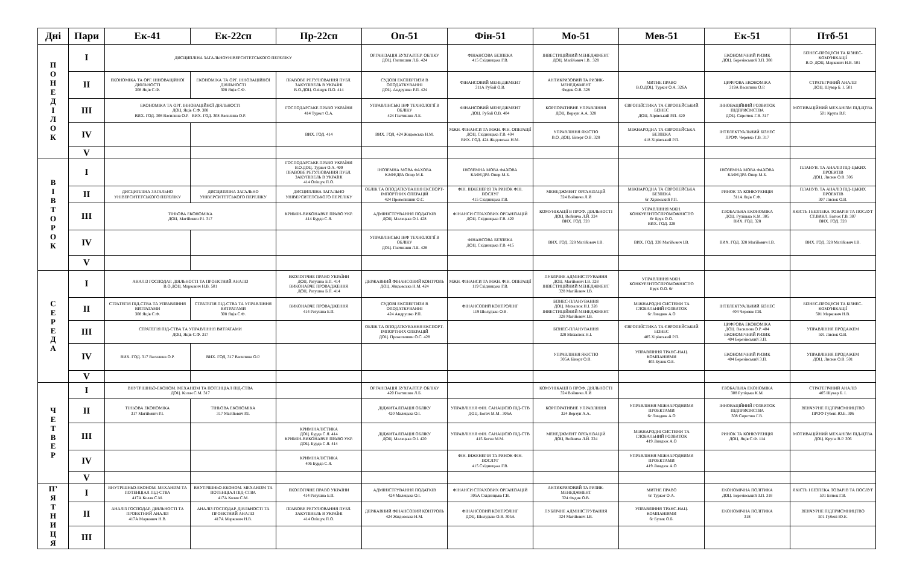| Дні | Пари | Ек-41 | Ек-22сп | Пр-22сп | Оп-51 | Фін-51 | Мо-51 | Мев-51 | Ек-51 | Птб-51 |
| --- | --- | --- | --- | --- | --- | --- | --- | --- | --- | --- |
| П О Н Е Д І Л О К | I | ДИСЦИПЛІНА ЗАГАЛЬНОУНІВЕРСИТЕТСЬКОГО ПЕРЕЛІКУ | | | ОРГАНІЗАЦІЯ БУХГАЛТЕР. ОБЛІКУ ДОЦ. Гнатишин Л.Б. 424 | ФІНАНСОВА БЕЗПЕКА 415 Східницька Г.В. | ІНВЕСТИЦІЙНИЙ МЕНЕДЖМЕНТ ДОЦ. Магійович І.В.. 328 | | ЕКОНОМІЧНИЙ РИЗИК ДОЦ. Березівський З.П. 308 | БІЗНЕС-ПРОЦЕСИ ТА БІЗНЕС-КОМУНІКАЦІЇ В.О. ДОЦ. Маркович Н.В. 501 |
| | II | ЕКОНОМІКА ТА ОРГ. ІННОВАЦІЙНОЇ ДІЯЛЬНОСТІ 308 Яців С.Ф. | ЕКОНОМІКА ТА ОРГ. ІННОВАЦІЙНОЇ ДІЯЛЬНОСТІ 308 Яців С.Ф. | ПРАВОВЕ РЕГУЛЮВАННЯ ПУБЛ. ЗАКУПІВЕЛЬ В УКРАЇНІ В.О.ДОЦ. Оліщук П.О. 414 | СУДОВІ ЕКСПЕРТИЗИ В ОПОДАТКУВАННІ ДОЦ. Андрушко Р.П. 424 | ФІНАНСОВИЙ МЕНЕДЖМЕНТ 311А Рубай О.В. | АНТИКРИЗОВИЙ ТА РИЗИК-МЕНЕДЖМЕНТ Федик О.В. 328 | МИТНЕ ПРАВО В.О.ДОЦ. Туркот О.А. 326А | ЦИФРОВА ЕКОНОМІКА 319А Василина О.Р. | СТРАТЕГІЧНИЙ АНАЛІЗ ДОЦ. Шувар Б. І. 501 |
| | III | ЕКОНОМІКА ТА ОРГ. ІННОВАЦІЙНОЇ ДІЯЛЬНОСТІ ДОЦ. Яців С.Ф. 308 ВИХ. ГОД. 308 Василина О.Р. ВИХ. ГОД. 308 Василина О.Р. | | ГОСПОДАРСЬКЕ ПРАВО УКРАЇНИ 414 Туркот О.А. | УПРАВЛІНСЬКІ ІНФ ТЕХНОЛОГІЇ В ОБЛІКУ 424 Гнатишин Л.Б. | ФІНАНСОВИЙ МЕНЕДЖМЕНТ ДОЦ. Рубай О.В. 404 | КОРПОРАТИВНЕ УПРАВЛІННЯ ДОЦ. Верзун А.А. 328 | ЄВРОПЕЇСТИКА ТА ЄВРОПЕЙСЬКИЙ БІЗНЕС ДОЦ. Хірівський Р.П. 420 | ІННОВАЦІЙНИЙ РОЗВИТОК ПІДПРИЄМСТВА ДОЦ. Сиротюк Г.В. 317 | МОТИВАЦІЙНИЙ МЕХАНІЗМ ПІД-ЦТВА 501 Крупа В.Р. |
| | IV | | | ВИХ. ГОД. 414 | ВИХ. ГОД. 424 Жидовська Н.М. | МЖН. ФІНАНСИ ТА МЖН. ФІН. ОПЕРАЦІЇ ДОЦ. Східницька Г.В. 404 ВИХ. ГОД. 424 Жидовська Н.М. | УПРАВЛІННЯ ЯКІСТЮ В.О. ДОЦ. Бінерт О.В. 328 | МІЖНАРОДНА ТА ЄВРОПЕЙСЬКА БЕЗПЕКА 418 Хірівський Р.П. | ІНТЕЛЕКТУАЛЬНИЙ БІЗНЕС ПРОФ. Черевко Г.В. 317 | |
| | V | | | | | | | | | |
| В І В Т О Р О К | I | | | ГОСПОДАРСЬКЕ ПРАВО УКРАЇНИ В.О.ДОЦ. Туркот О.А. 409 ПРАВОВЕ РЕГУЛЮВАННЯ ПУБЛ. ЗАКУПІВЕЛЬ В УКРАЇНІ 414 Оліщук П.О. | ІНОЗЕМНА МОВА ФАХОВА КАФЕДРА Опир М.Б. | ІНОЗЕМНА МОВА ФАХОВА КАФЕДРА Опир М.Б. | | | ІНОЗЕМНА МОВА ФАХОВА КАФЕДРА Опир М.Б. | ПЛАНУВ. ТА АНАЛІЗ ПІД-ЦЬКИХ ПРОЕКТІВ ДОЦ. Лисюк О.В. 306 |
| | II | ДИСЦИПЛІНА ЗАГАЛЬНО УНІВЕРСИТЕТСЬКОГО ПЕРЕЛІКУ | ДИСЦИПЛІНА ЗАГАЛЬНО УНІВЕРСИТЕТСЬКОГО ПЕРЕЛІКУ | ДИСЦИПЛІНА ЗАГАЛЬНО УНІВЕРСИТЕТСЬКОГО ПЕРЕЛІКУ | ОБЛІК ТА ОПОДАТКУВАННЯ ЕКСПОРТ-ІМПОРТНИХ ОПЕРАЦІЙ 424 Прокопишин О.С. | ФІН. ІНЖЕНЕРІЯ ТА РИНОК ФІН. ПОСЛУГ 415 Східницька Г.В. | МЕНЕДЖМЕНТ ОРГАНІЗАЦІЙ 324 Войнича Л.Й | МІЖНАРОДНА ТА ЄВРОПЕЙСЬКА БЕЗПЕКА 6г Хірівський Р.П. | РИНОК ТА КОНКУРЕНЦІЯ 311А Яців С.Ф. | ПЛАНУВ. ТА АНАЛІЗ ПІД-ЦЬКИХ ПРОЕКТІВ 307 Лисюк О.В. |
| | III | ТІНЬОВА ЕКОНОМІКА ДОЦ. Магійович Р.І. 317 | | КРИМІН-ВИКОНАВЧЕ ПРАВО УКР. 414 Бурда С.Я. | АДМІНІСТРУВАННЯ ПОДАТКІВ ДОЦ. Малецька О.І. 428 | ФІНАНСИ СТРАХОВИХ ОРГАНІЗАЦІЙ ДОЦ. Східницька Г.В. 420 | КОМУНІКАЦІЇ В ПРОФ. ДІЯЛЬНОСТІ ДОЦ. Войнича Л.Й. 324 ВИХ. ГОД. 328 | УПРАВЛІННЯ МЖН. КОНКУРЕНТОСПРОМОЖНІСТЮ 6г Брух О.О. ВИХ. ГОД. 328 | ГЛОБАЛЬНА ЕКОНОМІКА ДОЦ. Руліцька К.М. 305 ВИХ. ГОД. 328 | ЯКІСТЬ І БЕЗПЕКА ТОВАРІВ ТА ПОСЛУГ СТ.ВИКЛ. Батюк Г.В. 307 ВИХ. ГОД. 328 |
| | IV | | | | УПРАВЛІНСЬКІ ІНФ ТЕХНОЛОГІЇ В ОБЛІКУ ДОЦ. Гнатишин Л.Б. 428 | ФІНАНСОВА БЕЗПЕКА ДОЦ. Східницька Г.В. 415 | ВИХ. ГОД. 328 Магійович І.В. | ВИХ. ГОД. 328 Магійович І.В. | ВИХ. ГОД. 328 Магійович І.В. | ВИХ. ГОД. 328 Магійович І.В. |
| | V | | | | | | | | | |
| С Е Р Е Д А | I | АНАЛІЗ ГОСПОДАР. ДІЯЛЬНОСТІ ТА ПРОЕКТНИЙ АНАЛІЗ В.О.ДОЦ. Маркович Н.В. 501 | | ЕКОЛОГІЧНЕ ПРАВО УКРАЇНИ ДОЦ. Ратушна Б.П. 414 ВИКОНАВЧЕ ПРОВАДЖЕННЯ ДОЦ. Ратушна Б.П. 414 | ДЕРЖАВНИЙ ФІНАНСОВИЙ КОНТРОЛЬ ДОЦ. Жидовська Н.М. 424 | МЖН. ФІНАНСИ ТА МЖН. ФІН. ОПЕРАЦІЇ 119 Східницька Г.В. | ПУБЛІЧНЕ АДМІНІСТРУВАННЯ ДОЦ. Магійович І.В. 328 ІНВЕСТИЦІЙНИЙ МЕНЕДЖМЕНТ 328 Магійович І.В. | УПРАВЛІННЯ МЖН. КОНКУРЕНТОСПРОМОЖНІСТЮ Брух О.О. 6г | | |
| | II | СТРАТЕГІЯ ПІД-СТВА ТА УПРАВЛІННЯ ВИТРАТАМИ 308 Яців С.Ф. | СТРАТЕГІЯ ПІД-СТВА ТА УПРАВЛІННЯ ВИТРАТАМИ 308 Яців С.Ф. | ВИКОНАВЧЕ ПРОВАДЖЕННЯ 414 Ратушна Б.П. | СУДОВІ ЕКСПЕРТИЗИ В ОПОДАТКУВАННІ 424 Андрушко Р.П. | ФІНАНСОВИЙ КОНТРОЛІНГ 119 Шолудько О.В. | БІЗНЕС-ПЛАНУВАННЯ ДОЦ. Михалюк Н.І. 328 ІНВЕСТИЦІЙНИЙ МЕНЕДЖМЕНТ 328 Магійович І.В. | МІЖНАРОДНІ СИСТЕМИ ТА ГЛОБАЛЬНИЙ РОЗВИТОК 6г Линдюк А.О | ІНТЕЛЕКТУАЛЬНИЙ БІЗНЕС 404 Черевко Г.В. | БІЗНЕС-ПРОЦЕСИ ТА БІЗНЕС-КОМУНІКАЦІЇ 501 Маркович Н.В. |
| | III | СТРАТЕГІЯ ПІД-СТВА ТА УПРАВЛІННЯ ВИТРАТАМИ ДОЦ. Яців С.Ф. 317 | | | ОБЛІК ТА ОПОДАТКУВАННЯ ЕКСПОРТ-ІМПОРТНИХ ОПЕРАЦІЙ ДОЦ. Прокопишин О.С. 428 | | БІЗНЕС-ПЛАНУВАННЯ 328 Михалюк Н.І. | ЄВРОПЕЇСТИКА ТА ЄВРОПЕЙСЬКИЙ БІЗНЕС 405 Хірівський Р.П. | ЦИФРОВА ЕКОНОМІКА ДОЦ. Василина О.Р. 404 ЕКОНОМІЧНИЙ РИЗИК 404 Березівський З.П. | УПРАВЛІННЯ ПРОДАЖЕМ 501 Лисюк О.В. |
| | IV | ВИХ. ГОД. 317 Василина О.Р. | ВИХ. ГОД. 317 Василина О.Р. | | | | УПРАВЛІННЯ ЯКІСТЮ 305А Бінерт О.В. | УПРАВЛІННЯ ТРАНС-НАЦ. КОМПАНІЯМИ 405 Булик О.Б. | ЕКОНОМІЧНИЙ РИЗИК 404 Березівський З.П. | УПРАВЛІННЯ ПРОДАЖЕМ ДОЦ. Лисюк О.В. 501 |
| | V | | | | | | | | | |
| Ч Е Т В Е Р | I | ВНУТРІШНЬО-ЕКОНОМ. МЕХАНІЗМ ТА ПОТЕНЦІАЛ ПІД-СТВА ДОЦ. Колач С.М. 317 | | | ОРГАНІЗАЦІЯ БУХГАЛТЕР. ОБЛІКУ 420 Гнатишин Л.Б. | | КОМУНІКАЦІЇ В ПРОФ. ДІЯЛЬНОСТІ 324 Войнича Л.Й | | ГЛОБАЛЬНА ЕКОНОМІКА 308 Руліцька К.М. | СТРАТЕГІЧНИЙ АНАЛІЗ 405 Шувар Б. І. |
| | II | ТІНЬОВА ЕКОНОМІКА 317 Магійович Р.І. | ТІНЬОВА ЕКОНОМІКА 317 Магійович Р.І. | | ДІДЖИТАЛІЗАЦІЯ ОБЛІКУ 420 Малецька О.І. | УПРАВЛІННЯ ФІН. САНАЦІЄЮ ПІД-СТВ ДОЦ. Богач М.М . 306А | КОРПОРАТИВНЕ УПРАВЛІННЯ 324 Верзун А.А. | УПРАВЛІННЯ МІЖНАРОДНИМИ ПРОЕКТАМИ 6г Линдюк А.О | ІННОВАЦІЙНИЙ РОЗВИТОК ПІДПРИЄМСТВА 308 Сиротюк Г.В. | ВЕНЧУРНЕ ПІДПРИЄМНИЦТВО ПРОФ Губені Ю.Е. 306 |
| | III | | | КРИМІНАЛІСТИКА ДОЦ. Бурда С.Я. 414 КРИМІН-ВИКОНАВЧЕ ПРАВО УКР. ДОЦ. Бурда С.Я. 414 | ДІДЖИТАЛІЗАЦІЯ ОБЛІКУ ДОЦ. Малецька О.І. 420 | УПРАВЛІННЯ ФІН. САНАЦІЄЮ ПІД-СТВ 415 Богач М.М. | МЕНЕДЖМЕНТ ОРГАНІЗАЦІЙ ДОЦ. Войнича Л.Й. 324 | МІЖНАРОДНІ СИСТЕМИ ТА ГЛОБАЛЬНИЙ РОЗВИТОК 419 Линдюк А.О | РИНОК ТА КОНКУРЕНЦІЯ ДОЦ. Яців С.Ф. 114 | МОТИВАЦІЙНИЙ МЕХАНІЗМ ПІД-ЦТВА ДОЦ. Крупа В.Р. 306 |
| | IV | | | КРИМІНАЛІСТИКА 406 Бурда С.Я. | | ФІН. ІНЖЕНЕРІЯ ТА РИНОК ФІН. ПОСЛУГ 415 Східницька Г.В. | | УПРАВЛІННЯ МІЖНАРОДНИМИ ПРОЕКТАМИ 419 Линдюк А.О | | |
| | V | | | | | | | | | |
| П’ Я Т Н И Ц Я | I | ВНУТРІШНЬО-ЕКОНОМ. МЕХАНІЗМ ТА ПОТЕНЦІАЛ ПІД-СТВА 417А Колач С.М. | ВНУТРІШНЬО-ЕКОНОМ. МЕХАНІЗМ ТА ПОТЕНЦІАЛ ПІД-СТВА 417А Колач С.М. | ЕКОЛОГІЧНЕ ПРАВО УКРАЇНИ 414 Ратушна Б.П. | АДМІНІСТРУВАННЯ ПОДАТКІВ 424 Малецька О.І. | ФІНАНСИ СТРАХОВИХ ОРГАНІЗАЦІЙ 305А Східницька Г.В. | АНТИКРИЗОВИЙ ТА РИЗИК-МЕНЕДЖМЕНТ 324 Федик О.В. | МИТНЕ ПРАВО 6г Туркот О.А. | ЕКОНОМІЧНА ПОЛІТИКА ДОЦ. Березівський З.П. 318 | ЯКІСТЬ І БЕЗПЕКА ТОВАРІВ ТА ПОСЛУГ 501 Батюк Г.В. |
| | II | АНАЛІЗ ГОСПОДАР. ДІЯЛЬНОСТІ ТА ПРОЕКТНИЙ АНАЛІЗ 417А Маркович Н.В. | АНАЛІЗ ГОСПОДАР. ДІЯЛЬНОСТІ ТА ПРОЕКТНИЙ АНАЛІЗ 417А Маркович Н.В. | ПРАВОВЕ РЕГУЛЮВАННЯ ПУБЛ. ЗАКУПІВЕЛЬ В УКРАЇНІ 414 Оліщук П.О. | ДЕРЖАВНИЙ ФІНАНСОВИЙ КОНТРОЛЬ 424 Жидовська Н.М. | ФІНАНСОВИЙ КОНТРОЛІНГ ДОЦ. Шолудько О.В. 305А | ПУБЛІЧНЕ АДМІНІСТРУВАННЯ 324 Магійович І.В. | УПРАВЛІННЯ ТРАНС-НАЦ. КОМПАНІЯМИ 6г Булик О.Б. | ЕКОНОМІЧНА ПОЛІТИКА 318 | ВЕНЧУРНЕ ПІДПРИЄМНИЦТВО 501 Губені Ю.Е. |
| | III | | | | | | | | | |